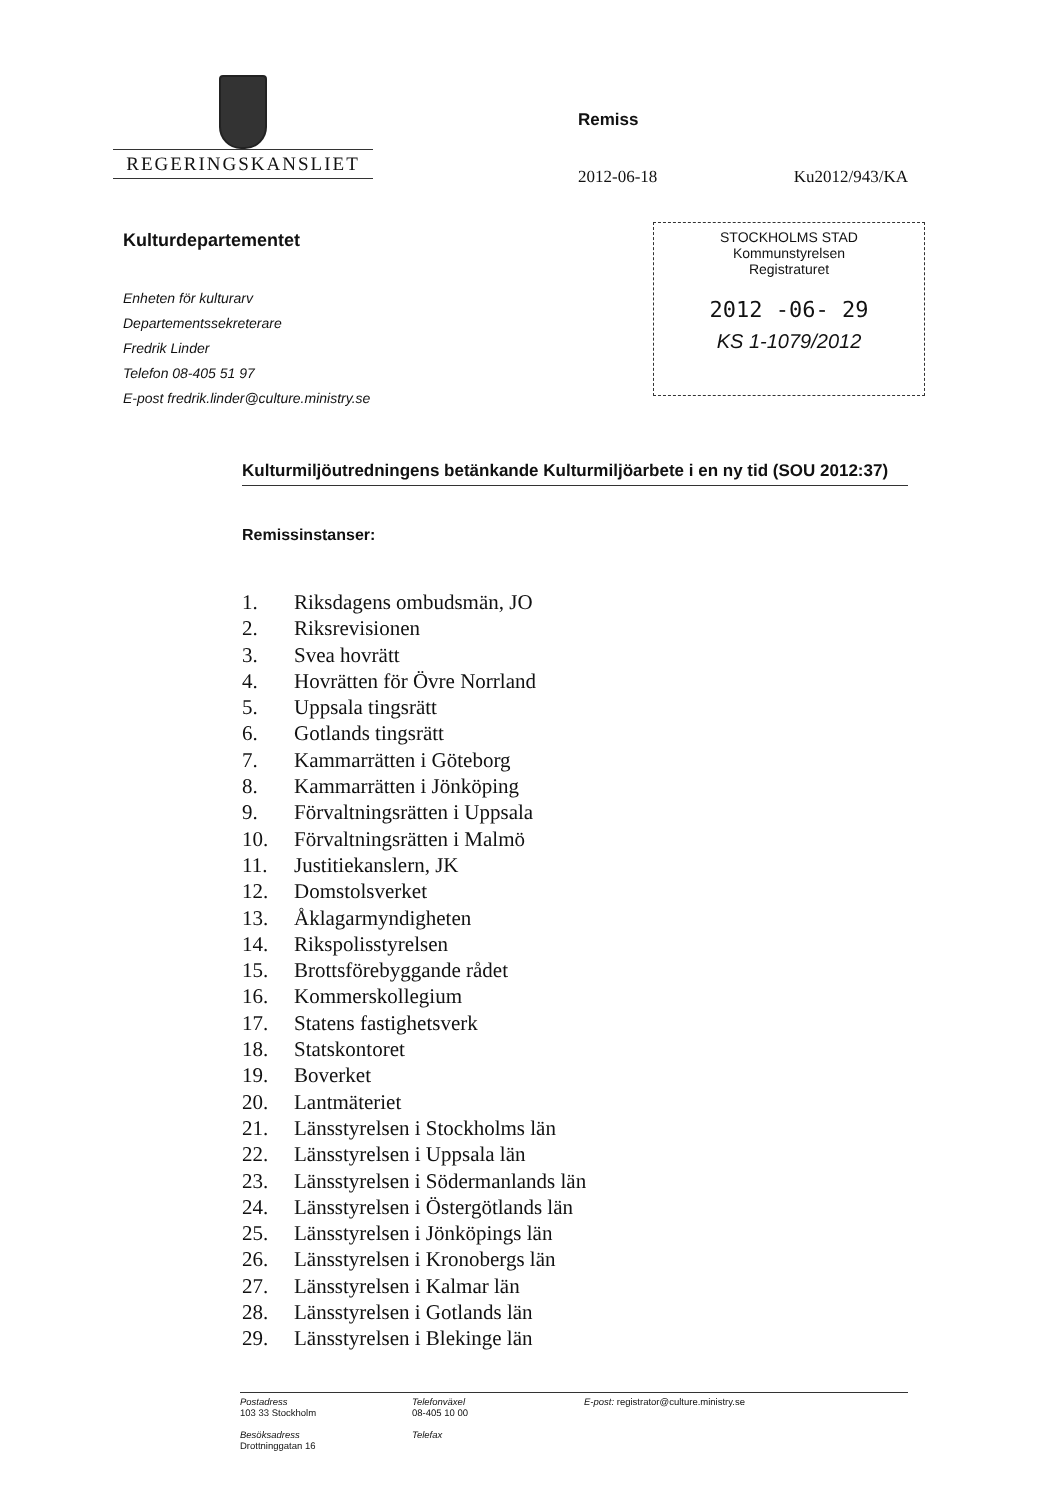REGERINGSKANSLIET
Remiss
2012-06-18 Ku2012/943/KA
Kulturdepartementet
Enheten för kulturarv
Departementssekreterare
Fredrik Linder
Telefon 08-405 51 97
E-post fredrik.linder@culture.ministry.se
STOCKHOLMS STAD
Kommunstyrelsen
Registraturet
2012 -06- 29
KS 1-1079/2012
Kulturmiljöutredningens betänkande Kulturmiljöarbete i en ny tid (SOU 2012:37)
Remissinstanser:
1. Riksdagens ombudsmän, JO
2. Riksrevisionen
3. Svea hovrätt
4. Hovrätten för Övre Norrland
5. Uppsala tingsrätt
6. Gotlands tingsrätt
7. Kammarrätten i Göteborg
8. Kammarrätten i Jönköping
9. Förvaltningsrätten i Uppsala
10. Förvaltningsrätten i Malmö
11. Justitiekanslern, JK
12. Domstolsverket
13. Åklagarmyndigheten
14. Rikspolisstyrelsen
15. Brottsförebyggande rådet
16. Kommerskollegium
17. Statens fastighetsverk
18. Statskontoret
19. Boverket
20. Lantmäteriet
21. Länsstyrelsen i Stockholms län
22. Länsstyrelsen i Uppsala län
23. Länsstyrelsen i Södermanlands län
24. Länsstyrelsen i Östergötlands län
25. Länsstyrelsen i Jönköpings län
26. Länsstyrelsen i Kronobergs län
27. Länsstyrelsen i Kalmar län
28. Länsstyrelsen i Gotlands län
29. Länsstyrelsen i Blekinge län
Postadress
103 33 Stockholm
Besöksadress
Drottninggatan 16
Telefonväxel
08-405 10 00
Telefax
E-post: registrator@culture.ministry.se